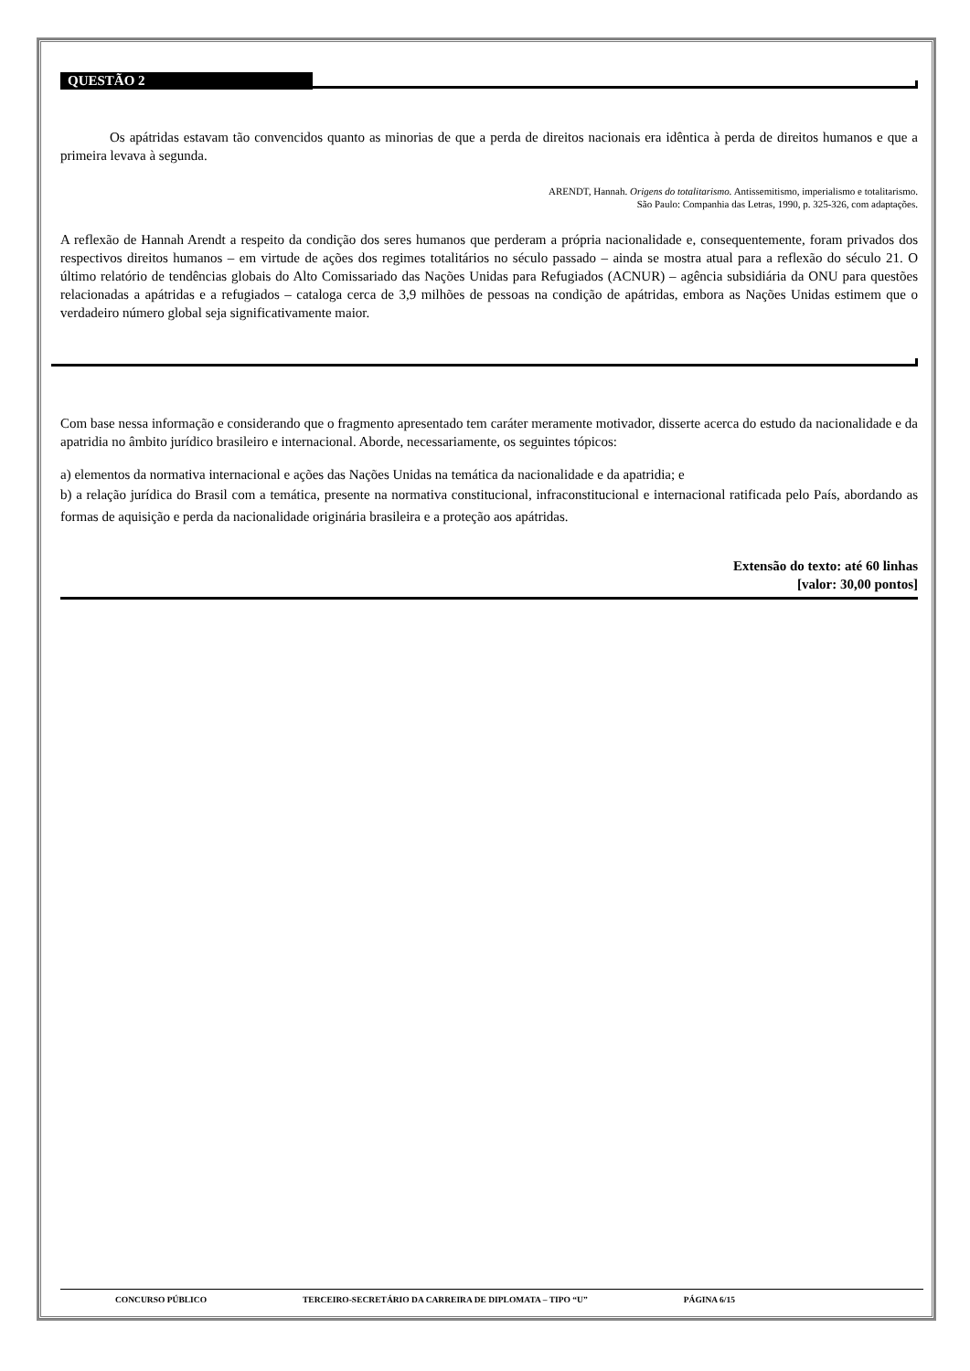QUESTÃO 2
Os apátridas estavam tão convencidos quanto as minorias de que a perda de direitos nacionais era idêntica à perda de direitos humanos e que a primeira levava à segunda.
ARENDT, Hannah. Origens do totalitarismo. Antissemitismo, imperialismo e totalitarismo.
São Paulo: Companhia das Letras, 1990, p. 325-326, com adaptações.
A reflexão de Hannah Arendt a respeito da condição dos seres humanos que perderam a própria nacionalidade e, consequentemente, foram privados dos respectivos direitos humanos – em virtude de ações dos regimes totalitários no século passado – ainda se mostra atual para a reflexão do século 21. O último relatório de tendências globais do Alto Comissariado das Nações Unidas para Refugiados (ACNUR) – agência subsidiária da ONU para questões relacionadas a apátridas e a refugiados – cataloga cerca de 3,9 milhões de pessoas na condição de apátridas, embora as Nações Unidas estimem que o verdadeiro número global seja significativamente maior.
Com base nessa informação e considerando que o fragmento apresentado tem caráter meramente motivador, disserte acerca do estudo da nacionalidade e da apatridia no âmbito jurídico brasileiro e internacional. Aborde, necessariamente, os seguintes tópicos:
a) elementos da normativa internacional e ações das Nações Unidas na temática da nacionalidade e da apatridia; e
b) a relação jurídica do Brasil com a temática, presente na normativa constitucional, infraconstitucional e internacional ratificada pelo País, abordando as formas de aquisição e perda da nacionalidade originária brasileira e a proteção aos apátridas.
Extensão do texto: até 60 linhas
[valor: 30,00 pontos]
CONCURSO PÚBLICO TERCEIRO-SECRETÁRIO DA CARREIRA DE DIPLOMATA – TIPO “U” PÁGINA 6/15